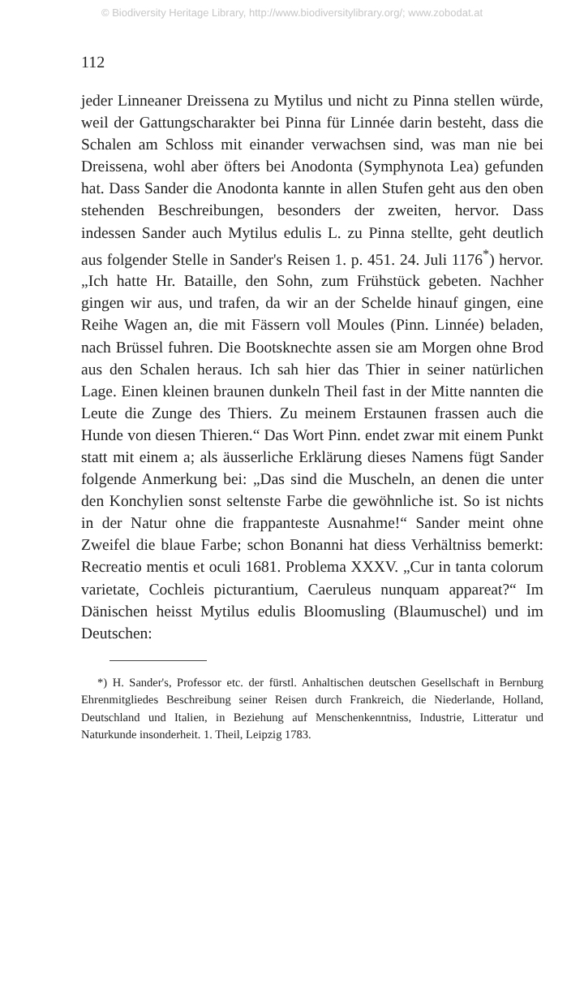© Biodiversity Heritage Library, http://www.biodiversitylibrary.org/; www.zobodat.at
112
jeder Linneaner Dreissena zu Mytilus und nicht zu Pinna stellen würde, weil der Gattungscharakter bei Pinna für Linnée darin besteht, dass die Schalen am Schloss mit einander verwachsen sind, was man nie bei Dreissena, wohl aber öfters bei Anodonta (Symphynota Lea) gefunden hat. Dass Sander die Anodonta kannte in allen Stufen geht aus den oben stehenden Beschreibungen, besonders der zweiten, hervor. Dass indessen Sander auch Mytilus edulis L. zu Pinna stellte, geht deutlich aus folgender Stelle in Sander's Reisen 1. p. 451. 24. Juli 1176<sup>*</sup>) hervor. „Ich hatte Hr. Bataille, den Sohn, zum Frühstück gebeten. Nachher gingen wir aus, und trafen, da wir an der Schelde hinauf gingen, eine Reihe Wagen an, die mit Fässern voll Moules (Pinn. Linnée) beladen, nach Brüssel fuhren. Die Bootsknechte assen sie am Morgen ohne Brod aus den Schalen heraus. Ich sah hier das Thier in seiner natürlichen Lage. Einen kleinen braunen dunkeln Theil fast in der Mitte nannten die Leute die Zunge des Thiers. Zu meinem Erstaunen frassen auch die Hunde von diesen Thieren.“ Das Wort Pinn. endet zwar mit einem Punkt statt mit einem a; als äusserliche Erklärung dieses Namens fügt Sander folgende Anmerkung bei: „Das sind die Muscheln, an denen die unter den Konchylien sonst seltenste Farbe die gewöhnliche ist. So ist nichts in der Natur ohne die frappanteste Ausnahme!“ Sander meint ohne Zweifel die blaue Farbe; schon Bonanni hat diess Verhältniss bemerkt: Recreatio mentis et oculi 1681. Problema XXXV. „Cur in tanta colorum varietate, Cochleis picturantium, Caeruleus nunquam appareat?“ Im Dänischen heisst Mytilus edulis Bloomusling (Blaumuschel) und im Deutschen:
*) H. Sander's, Professor etc. der fürstl. Anhaltischen deutschen Gesellschaft in Bernburg Ehrenmitgliedes Beschreibung seiner Reisen durch Frankreich, die Niederlande, Holland, Deutschland und Italien, in Beziehung auf Menschenkenntniss, Industrie, Litteratur und Naturkunde insonderheit. 1. Theil, Leipzig 1783.